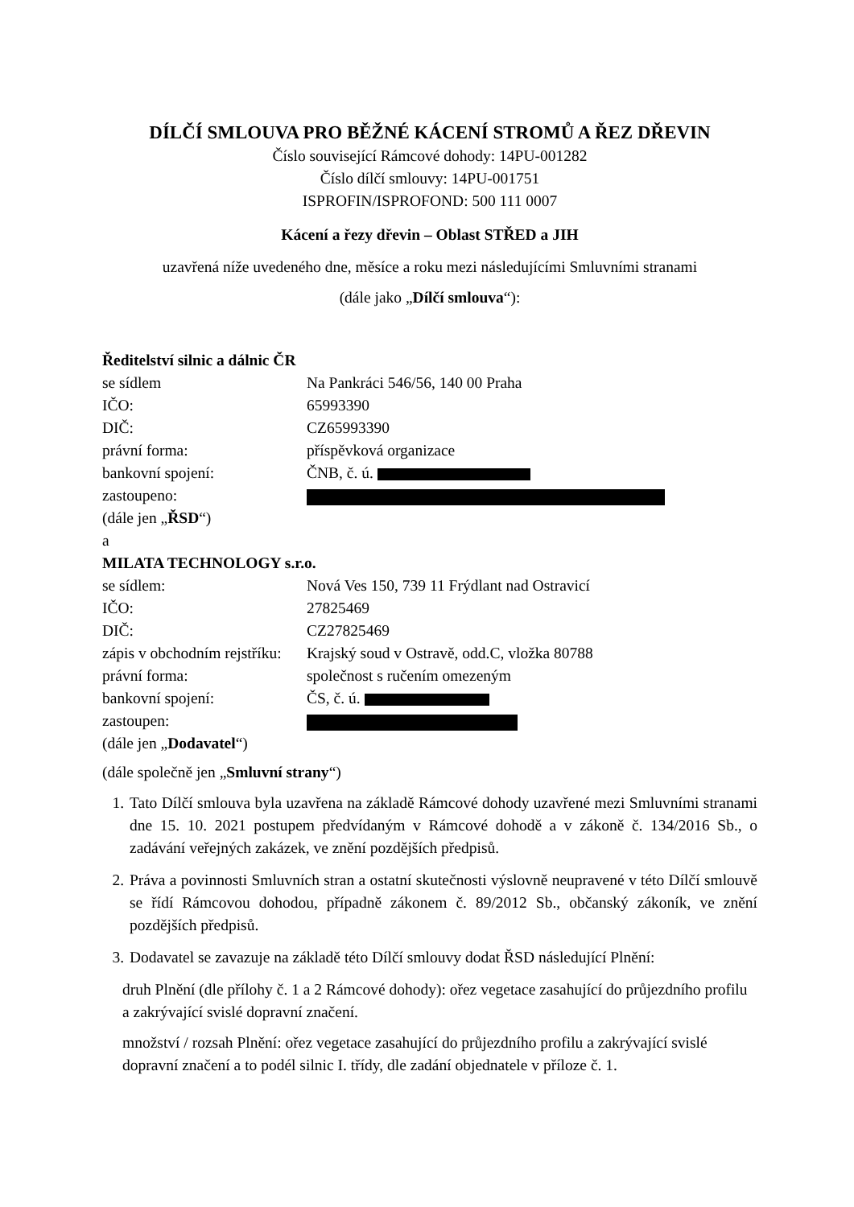DÍLČÍ SMLOUVA PRO BĚŽNÉ KÁCENÍ STROMŮ A ŘEZ DŘEVIN
Číslo související Rámcové dohody: 14PU-001282
Číslo dílčí smlouvy: 14PU-001751
ISPROFIN/ISPROFOND: 500 111 0007
Kácení a řezy dřevin – Oblast STŘED a JIH
uzavřená níže uvedeného dne, měsíce a roku mezi následujícími Smluvními stranami
(dále jako „Dílčí smlouva“):
Ředitelství silnic a dálnic ČR
| se sídlem | Na Pankráci 546/56, 140 00 Praha |
| IČO: | 65993390 |
| DIČ: | CZ65993390 |
| právní forma: | příspěvková organizace |
| bankovní spojení: | ČNB, č. ú. |
| zastoupeno: | |
(dále jen „ŘSD“)
a
MILATA TECHNOLOGY s.r.o.
| se sídlem: | Nová Ves 150, 739 11 Frýdlant nad Ostravicí |
| IČO: | 27825469 |
| DIČ: | CZ27825469 |
| zápis v obchodním rejstříku: | Krajský soud v Ostravě, odd.C, vložka 80788 |
| právní forma: | společnost s ručením omezeným |
| bankovní spojení: | ČS, č. ú. |
| zastoupen: | |
(dále jen „Dodavatel“)
(dále společně jen „Smluvní strany“)
1. Tato Dílčí smlouva byla uzavřena na základě Rámcové dohody uzavřené mezi Smluvními stranami dne 15. 10. 2021 postupem předvídaným v Rámcové dohodě a v zákoně č. 134/2016 Sb., o zadávání veřejných zakázek, ve znění pozdějších předpisů.
2. Práva a povinnosti Smluvních stran a ostatní skutečnosti výslovně neupravené v této Dílčí smlouvě se řídí Rámcovou dohodou, případně zákonem č. 89/2012 Sb., občanský zákoník, ve znění pozdějších předpisů.
3. Dodavatel se zavazuje na základě této Dílčí smlouvy dodat ŘSD následující Plnění:
druh Plnění (dle přílohy č. 1 a 2 Rámcové dohody): ořez vegetace zasahující do průjezdního profilu a zakrývající svislé dopravní značení.
množství / rozsah Plnění: ořez vegetace zasahující do průjezdního profilu a zakrývající svislé dopravní značení a to podél silnic I. třídy, dle zadání objednatele v příloze č. 1.